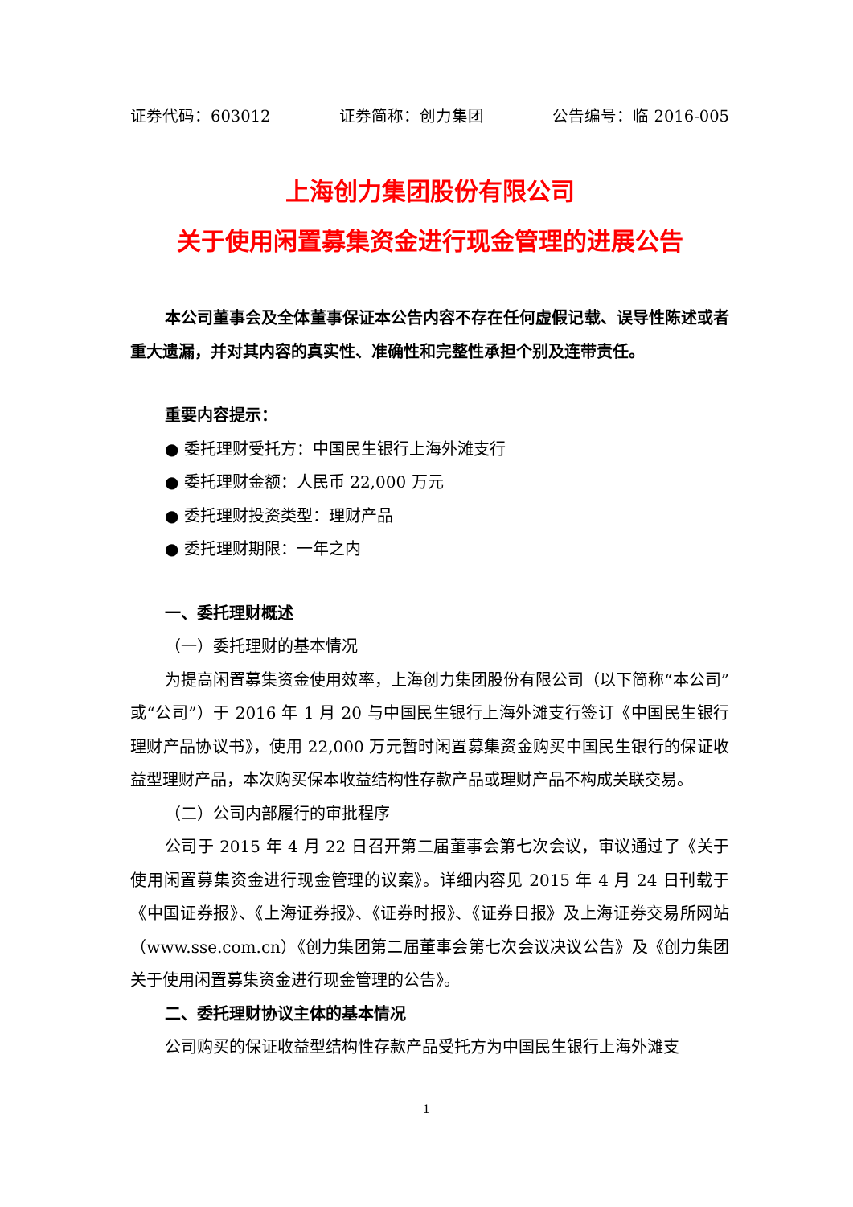证券代码：603012 证券简称：创力集团 公告编号：临 2016-005
上海创力集团股份有限公司
关于使用闲置募集资金进行现金管理的进展公告
本公司董事会及全体董事保证本公告内容不存在任何虚假记载、误导性陈述或者重大遗漏，并对其内容的真实性、准确性和完整性承担个别及连带责任。
重要内容提示：
● 委托理财受托方：中国民生银行上海外滩支行
● 委托理财金额：人民币 22,000 万元
● 委托理财投资类型：理财产品
● 委托理财期限：一年之内
一、委托理财概述
（一）委托理财的基本情况
为提高闲置募集资金使用效率，上海创力集团股份有限公司（以下简称“本公司”或“公司”）于 2016 年 1 月 20 与中国民生银行上海外滩支行签订《中国民生银行理财产品协议书》，使用 22,000 万元暂时闲置募集资金购买中国民生银行的保证收益型理财产品，本次购买保本收益结构性存款产品或理财产品不构成关联交易。
（二）公司内部履行的审批程序
公司于 2015 年 4 月 22 日召开第二届董事会第七次会议，审议通过了《关于使用闲置募集资金进行现金管理的议案》。详细内容见 2015 年 4 月 24 日刊载于《中国证券报》、《上海证券报》、《证券时报》、《证券日报》及上海证券交易所网站（www.sse.com.cn）《创力集团第二届董事会第七次会议决议公告》及《创力集团关于使用闲置募集资金进行现金管理的公告》。
二、委托理财协议主体的基本情况
公司购买的保证收益型结构性存款产品受托方为中国民生银行上海外滩支
1